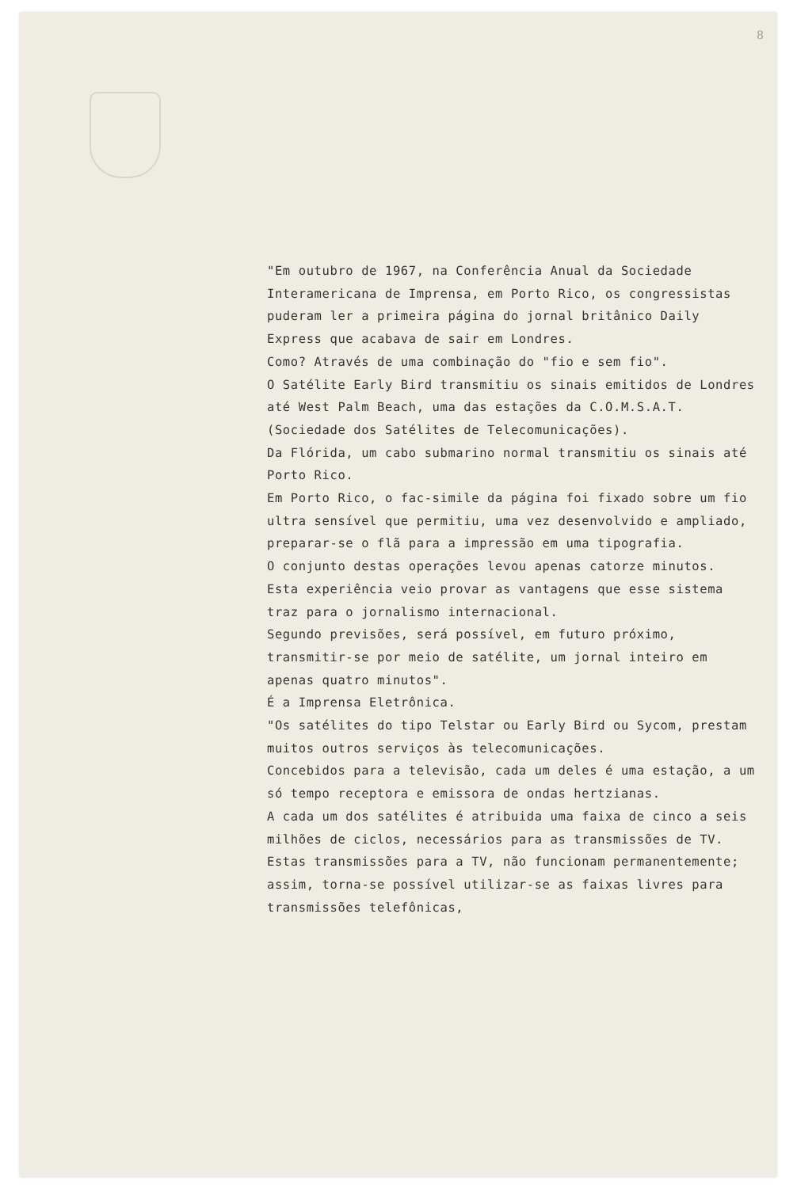8
"Em outubro de 1967, na Conferência Anual da Sociedade Interamericana de Imprensa, em Porto Rico, os congressistas puderam ler a primeira página do jornal britânico Daily Express que acabava de sair em Londres.
Como? Através de uma combinação do "fio e sem fio".
O Satélite Early Bird transmitiu os sinais emitidos de Londres até West Palm Beach, uma das estações da C.O.M.S.A.T. (Sociedade dos Satélites de Telecomunicações).
Da Flórida, um cabo submarino normal transmitiu os sinais até Porto Rico.
Em Porto Rico, o fac-simile da página foi fixado sobre um fio ultra sensível que permitiu, uma vez desenvolvido e ampliado, preparar-se o flã para a impressão em uma tipografia.
O conjunto destas operações levou apenas catorze minutos.
Esta experiência veio provar as vantagens que esse sistema traz para o jornalismo internacional.
Segundo previsões, será possível, em futuro próximo, transmitir-se por meio de satélite, um jornal inteiro em apenas quatro minutos".
É a Imprensa Eletrônica.
"Os satélites do tipo Telstar ou Early Bird ou Sycom, prestam muitos outros serviços às telecomunicações.
Concebidos para a televisão, cada um deles é uma estação, a um só tempo receptora e emissora de ondas hertzianas.
A cada um dos satélites é atribuida uma faixa de cinco a seis milhões de ciclos, necessários para as transmissões de TV.
Estas transmissões para a TV, não funcionam permanentemente; assim, torna-se possível utilizar-se as faixas livres para transmissões telefônicas,